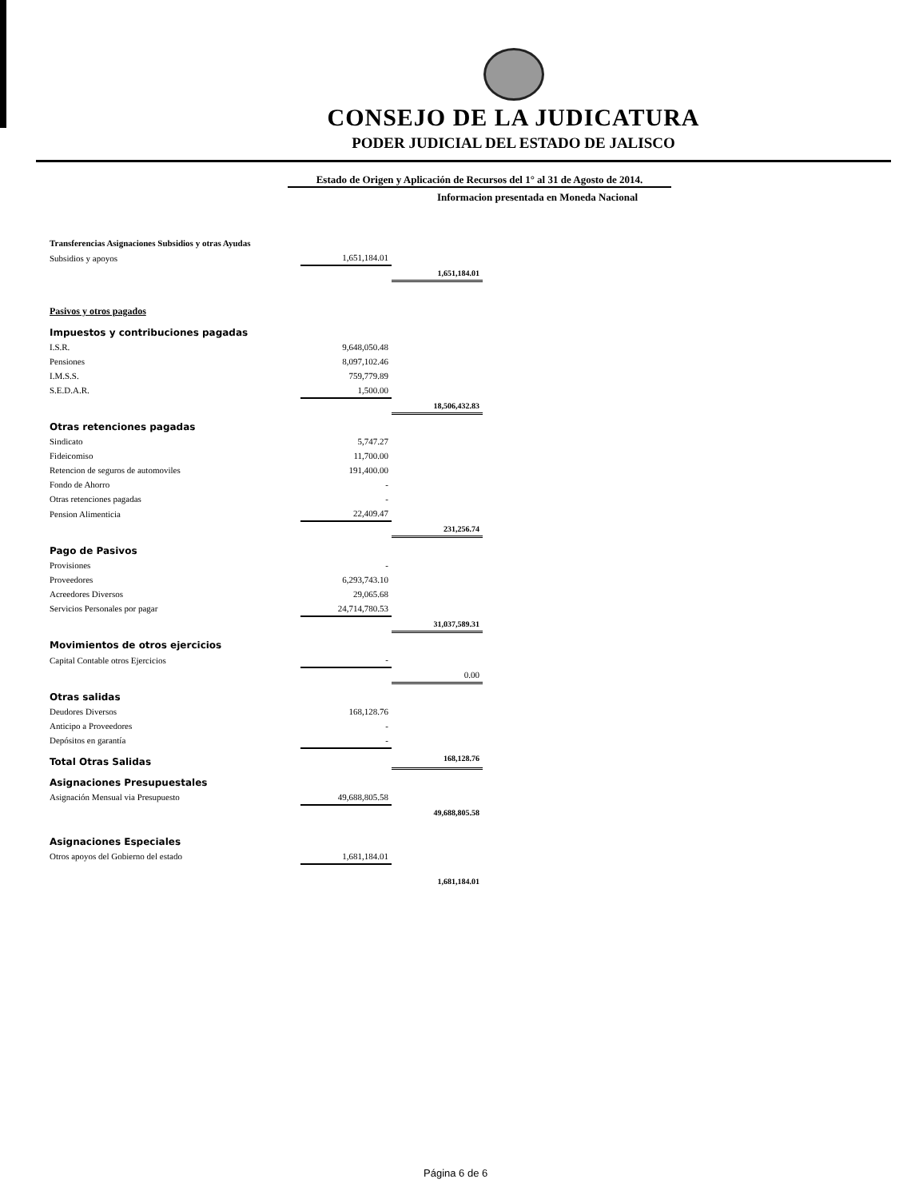CONSEJO DE LA JUDICATURA
PODER JUDICIAL DEL ESTADO DE JALISCO
Estado de Origen y Aplicación de Recursos del 1° al 31 de Agosto de 2014.
Informacion presentada en Moneda Nacional
| Transferencias Asignaciones Subsidios y otras Ayudas | | |
| Subsidios y apoyos | 1,651,184.01 | |
| | | 1,651,184.01 |
| Pasivos y otros pagados | | |
| Impuestos y contribuciones pagadas | | |
| I.S.R. | 9,648,050.48 | |
| Pensiones | 8,097,102.46 | |
| I.M.S.S. | 759,779.89 | |
| S.E.D.A.R. | 1,500.00 | |
| | | 18,506,432.83 |
| Otras retenciones pagadas | | |
| Sindicato | 5,747.27 | |
| Fideicomiso | 11,700.00 | |
| Retencion de seguros de automoviles | 191,400.00 | |
| Fondo de Ahorro | - | |
| Otras retenciones pagadas | - | |
| Pension Alimenticia | 22,409.47 | |
| | | 231,256.74 |
| Pago de Pasivos | | |
| Provisiones | - | |
| Proveedores | 6,293,743.10 | |
| Acreedores Diversos | 29,065.68 | |
| Servicios Personales por pagar | 24,714,780.53 | |
| | | 31,037,589.31 |
| Movimientos de otros ejercicios | | |
| Capital Contable otros Ejercicios | - | |
| | | 0.00 |
| Otras salidas | | |
| Deudores Diversos | 168,128.76 | |
| Anticipo a Proveedores | - | |
| Depósitos en garantía | - | |
| Total Otras Salidas | | 168,128.76 |
| Asignaciones Presupuestales | | |
| Asignación Mensual via Presupuesto | 49,688,805.58 | |
| | | 49,688,805.58 |
| Asignaciones Especiales | | |
| Otros apoyos del Gobierno del estado | 1,681,184.01 | |
| | | 1,681,184.01 |
Página 6 de 6